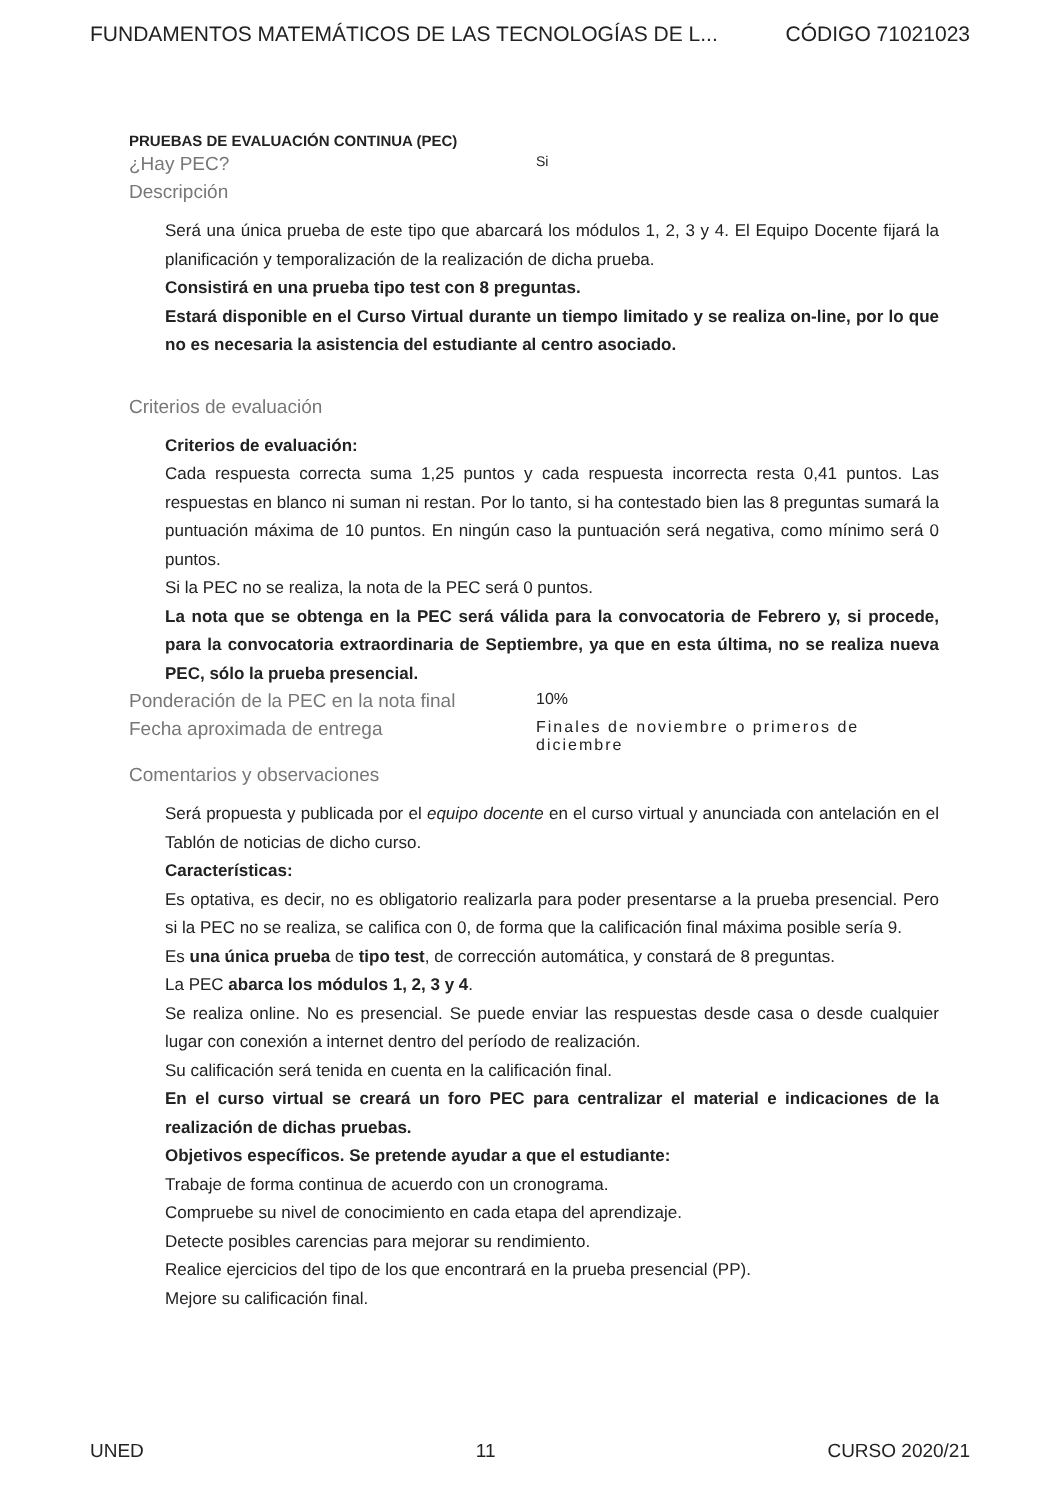FUNDAMENTOS MATEMÁTICOS DE LAS TECNOLOGÍAS DE L... CÓDIGO 71021023
PRUEBAS DE EVALUACIÓN CONTINUA (PEC)
¿Hay PEC? Si
Descripción
Será una única prueba de este tipo que abarcará los módulos 1, 2, 3 y 4. El Equipo Docente fijará la planificación y temporalización de la realización de dicha prueba.
Consistirá en una prueba tipo test con 8 preguntas.
Estará disponible en el Curso Virtual durante un tiempo limitado y se realiza on-line, por lo que no es necesaria la asistencia del estudiante al centro asociado.
Criterios de evaluación
Criterios de evaluación:
Cada respuesta correcta suma 1,25 puntos y cada respuesta incorrecta resta 0,41 puntos. Las respuestas en blanco ni suman ni restan. Por lo tanto, si ha contestado bien las 8 preguntas sumará la puntuación máxima de 10 puntos. En ningún caso la puntuación será negativa, como mínimo será 0 puntos.
Si la PEC no se realiza, la nota de la PEC será 0 puntos.
La nota que se obtenga en la PEC será válida para la convocatoria de Febrero y, si procede, para la convocatoria extraordinaria de Septiembre, ya que en esta última, no se realiza nueva PEC, sólo la prueba presencial.
Ponderación de la PEC en la nota final 10%
Fecha aproximada de entrega Finales de noviembre o primeros de diciembre
Comentarios y observaciones
Será propuesta y publicada por el equipo docente en el curso virtual y anunciada con antelación en el Tablón de noticias de dicho curso.
Características:
Es optativa, es decir, no es obligatorio realizarla para poder presentarse a la prueba presencial. Pero si la PEC no se realiza, se califica con 0, de forma que la calificación final máxima posible sería 9.
Es una única prueba de tipo test, de corrección automática, y constará de 8 preguntas.
La PEC abarca los módulos 1, 2, 3 y 4.
Se realiza online. No es presencial. Se puede enviar las respuestas desde casa o desde cualquier lugar con conexión a internet dentro del período de realización.
Su calificación será tenida en cuenta en la calificación final.
En el curso virtual se creará un foro PEC para centralizar el material e indicaciones de la realización de dichas pruebas.
Objetivos específicos. Se pretende ayudar a que el estudiante:
Trabaje de forma continua de acuerdo con un cronograma.
Compruebe su nivel de conocimiento en cada etapa del aprendizaje.
Detecte posibles carencias para mejorar su rendimiento.
Realice ejercicios del tipo de los que encontrará en la prueba presencial (PP).
Mejore su calificación final.
UNED 11 CURSO 2020/21